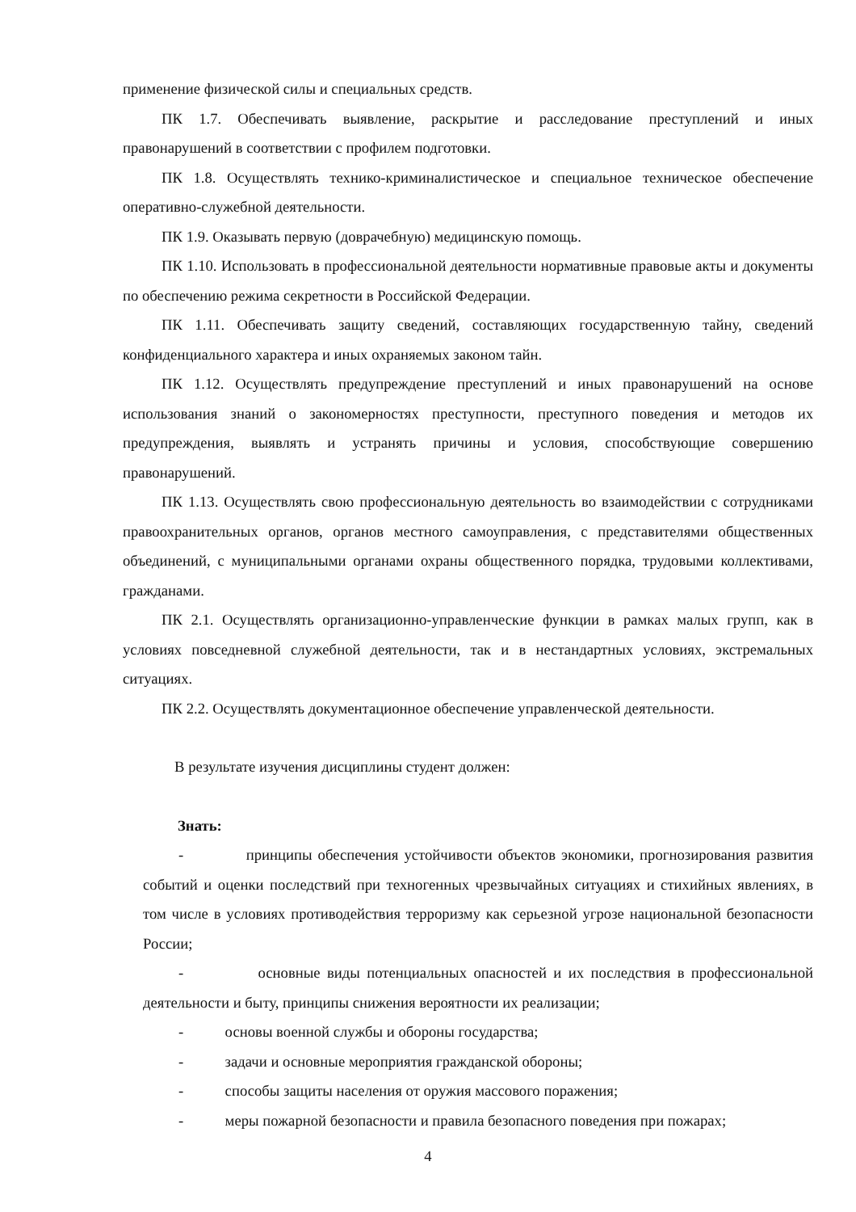применение физической силы и специальных средств.
ПК 1.7. Обеспечивать выявление, раскрытие и расследование преступлений и иных правонарушений в соответствии с профилем подготовки.
ПК 1.8. Осуществлять технико-криминалистическое и специальное техническое обеспечение оперативно-служебной деятельности.
ПК 1.9. Оказывать первую (доврачебную) медицинскую помощь.
ПК 1.10. Использовать в профессиональной деятельности нормативные правовые акты и документы по обеспечению режима секретности в Российской Федерации.
ПК 1.11. Обеспечивать защиту сведений, составляющих государственную тайну, сведений конфиденциального характера и иных охраняемых законом тайн.
ПК 1.12. Осуществлять предупреждение преступлений и иных правонарушений на основе использования знаний о закономерностях преступности, преступного поведения и методов их предупреждения, выявлять и устранять причины и условия, способствующие совершению правонарушений.
ПК 1.13. Осуществлять свою профессиональную деятельность во взаимодействии с сотрудниками правоохранительных органов, органов местного самоуправления, с представителями общественных объединений, с муниципальными органами охраны общественного порядка, трудовыми коллективами, гражданами.
ПК 2.1. Осуществлять организационно-управленческие функции в рамках малых групп, как в условиях повседневной служебной деятельности, так и в нестандартных условиях, экстремальных ситуациях.
ПК 2.2. Осуществлять документационное обеспечение управленческой деятельности.
В результате изучения дисциплины студент должен:
Знать:
- принципы обеспечения устойчивости объектов экономики, прогнозирования развития событий и оценки последствий при техногенных чрезвычайных ситуациях и стихийных явлениях, в том числе в условиях противодействия терроризму как серьезной угрозе национальной безопасности России;
- основные виды потенциальных опасностей и их последствия в профессиональной деятельности и быту, принципы снижения вероятности их реализации;
- основы военной службы и обороны государства;
- задачи и основные мероприятия гражданской обороны;
- способы защиты населения от оружия массового поражения;
- меры пожарной безопасности и правила безопасного поведения при пожарах;
4